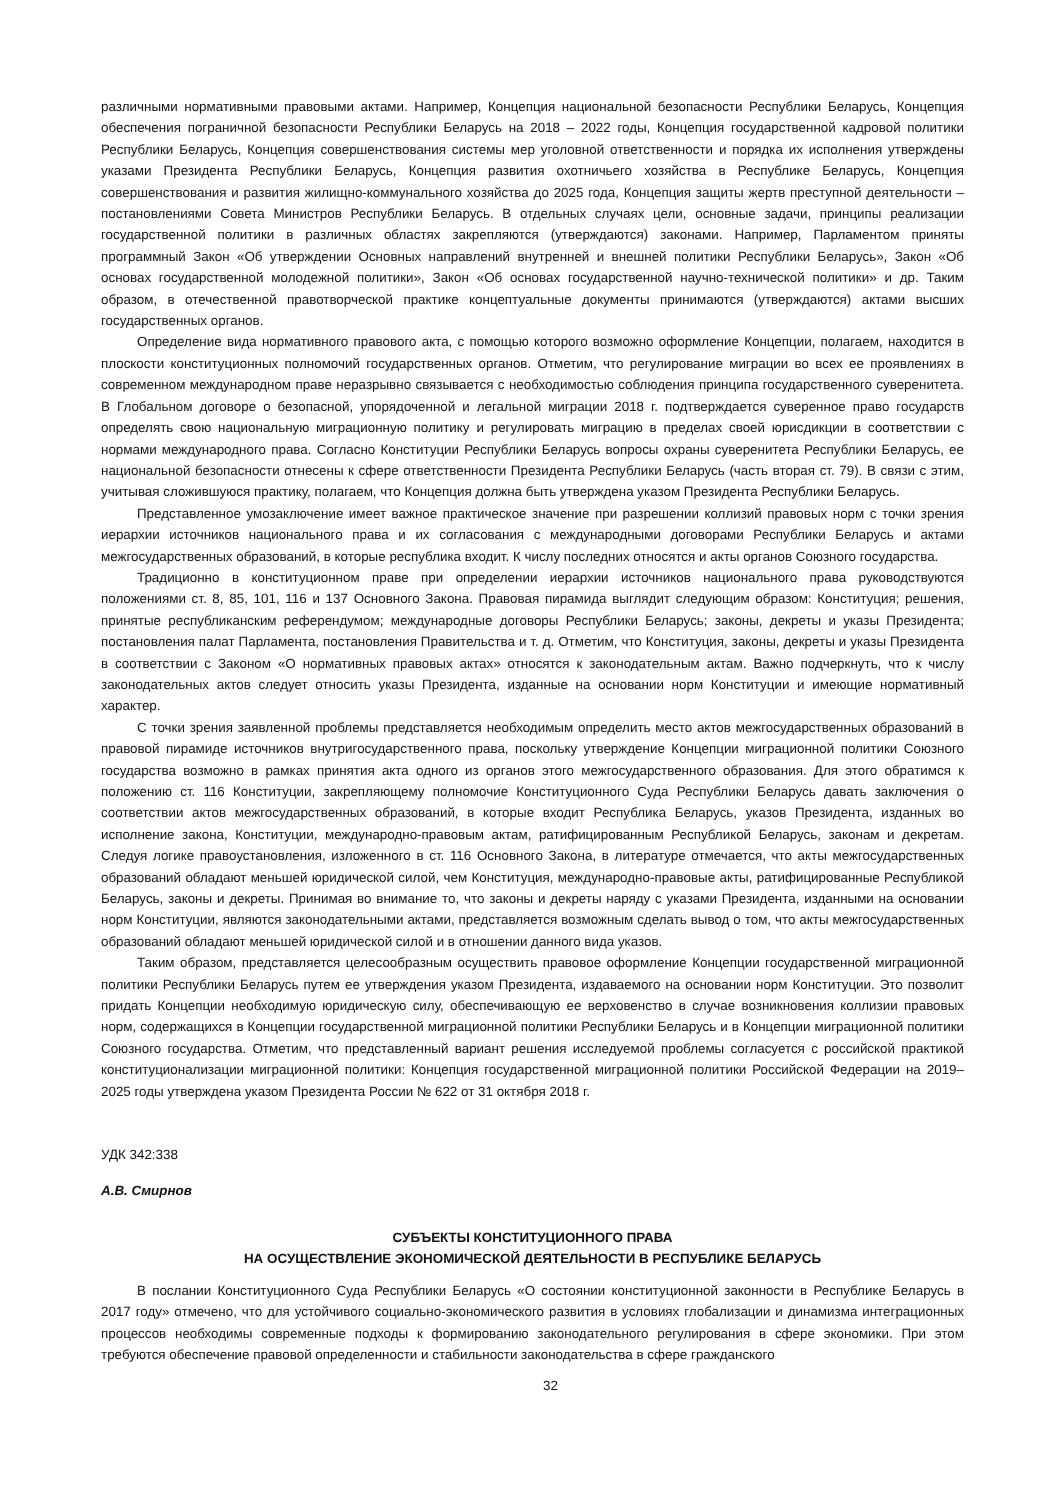различными нормативными правовыми актами. Например, Концепция национальной безопасности Республики Беларусь, Концепция обеспечения пограничной безопасности Республики Беларусь на 2018 – 2022 годы, Концепция государственной кадровой политики Республики Беларусь, Концепция совершенствования системы мер уголовной ответственности и порядка их исполнения утверждены указами Президента Республики Беларусь, Концепция развития охотничьего хозяйства в Республике Беларусь, Концепция совершенствования и развития жилищно-коммунального хозяйства до 2025 года, Концепция защиты жертв преступной деятельности – постановлениями Совета Министров Республики Беларусь. В отдельных случаях цели, основные задачи, принципы реализации государственной политики в различных областях закрепляются (утверждаются) законами. Например, Парламентом приняты программный Закон «Об утверждении Основных направлений внутренней и внешней политики Республики Беларусь», Закон «Об основах государственной молодежной политики», Закон «Об основах государственной научно-технической политики» и др. Таким образом, в отечественной правотворческой практике концептуальные документы принимаются (утверждаются) актами высших государственных органов.
Определение вида нормативного правового акта, с помощью которого возможно оформление Концепции, полагаем, находится в плоскости конституционных полномочий государственных органов. Отметим, что регулирование миграции во всех ее проявлениях в современном международном праве неразрывно связывается с необходимостью соблюдения принципа государственного суверенитета. В Глобальном договоре о безопасной, упорядоченной и легальной миграции 2018 г. подтверждается суверенное право государств определять свою национальную миграционную политику и регулировать миграцию в пределах своей юрисдикции в соответствии с нормами международного права. Согласно Конституции Республики Беларусь вопросы охраны суверенитета Республики Беларусь, ее национальной безопасности отнесены к сфере ответственности Президента Республики Беларусь (часть вторая ст. 79). В связи с этим, учитывая сложившуюся практику, полагаем, что Концепция должна быть утверждена указом Президента Республики Беларусь.
Представленное умозаключение имеет важное практическое значение при разрешении коллизий правовых норм с точки зрения иерархии источников национального права и их согласования с международными договорами Республики Беларусь и актами межгосударственных образований, в которые республика входит. К числу последних относятся и акты органов Союзного государства.
Традиционно в конституционном праве при определении иерархии источников национального права руководствуются положениями ст. 8, 85, 101, 116 и 137 Основного Закона. Правовая пирамида выглядит следующим образом: Конституция; решения, принятые республиканским референдумом; международные договоры Республики Беларусь; законы, декреты и указы Президента; постановления палат Парламента, постановления Правительства и т. д. Отметим, что Конституция, законы, декреты и указы Президента в соответствии с Законом «О нормативных правовых актах» относятся к законодательным актам. Важно подчеркнуть, что к числу законодательных актов следует относить указы Президента, изданные на основании норм Конституции и имеющие нормативный характер.
С точки зрения заявленной проблемы представляется необходимым определить место актов межгосударственных образований в правовой пирамиде источников внутригосударственного права, поскольку утверждение Концепции миграционной политики Союзного государства возможно в рамках принятия акта одного из органов этого межгосударственного образования. Для этого обратимся к положению ст. 116 Конституции, закрепляющему полномочие Конституционного Суда Республики Беларусь давать заключения о соответствии актов межгосударственных образований, в которые входит Республика Беларусь, указов Президента, изданных во исполнение закона, Конституции, международно-правовым актам, ратифицированным Республикой Беларусь, законам и декретам. Следуя логике правоустановления, изложенного в ст. 116 Основного Закона, в литературе отмечается, что акты межгосударственных образований обладают меньшей юридической силой, чем Конституция, международно-правовые акты, ратифицированные Республикой Беларусь, законы и декреты. Принимая во внимание то, что законы и декреты наряду с указами Президента, изданными на основании норм Конституции, являются законодательными актами, представляется возможным сделать вывод о том, что акты межгосударственных образований обладают меньшей юридической силой и в отношении данного вида указов.
Таким образом, представляется целесообразным осуществить правовое оформление Концепции государственной миграционной политики Республики Беларусь путем ее утверждения указом Президента, издаваемого на основании норм Конституции. Это позволит придать Концепции необходимую юридическую силу, обеспечивающую ее верховенство в случае возникновения коллизии правовых норм, содержащихся в Концепции государственной миграционной политики Республики Беларусь и в Концепции миграционной политики Союзного государства. Отметим, что представленный вариант решения исследуемой проблемы согласуется с российской практикой конституционализации миграционной политики: Концепция государственной миграционной политики Российской Федерации на 2019–2025 годы утверждена указом Президента России № 622 от 31 октября 2018 г.
УДК 342:338
А.В. Смирнов
СУБЪЕКТЫ КОНСТИТУЦИОННОГО ПРАВА
НА ОСУЩЕСТВЛЕНИЕ ЭКОНОМИЧЕСКОЙ ДЕЯТЕЛЬНОСТИ В РЕСПУБЛИКЕ БЕЛАРУСЬ
В послании Конституционного Суда Республики Беларусь «О состоянии конституционной законности в Республике Беларусь в 2017 году» отмечено, что для устойчивого социально-экономического развития в условиях глобализации и динамизма интеграционных процессов необходимы современные подходы к формированию законодательного регулирования в сфере экономики. При этом требуются обеспечение правовой определенности и стабильности законодательства в сфере гражданского
32